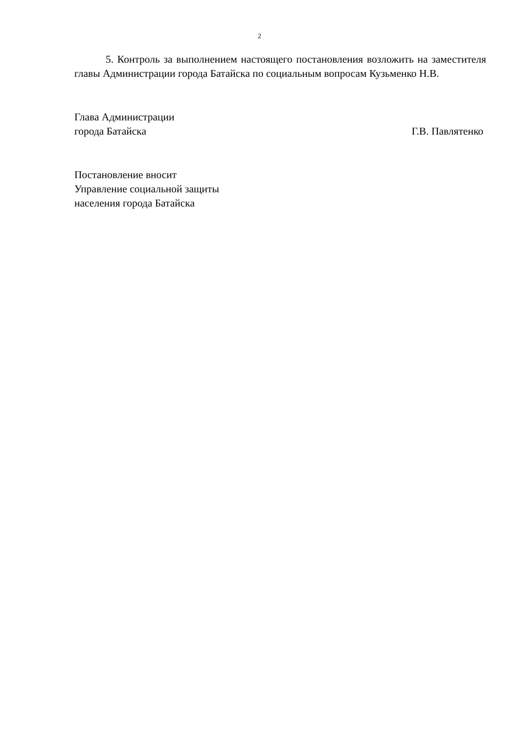2
5. Контроль за выполнением настоящего постановления возложить на заместителя главы Администрации города Батайска по социальным вопросам Кузьменко Н.В.
Глава Администрации
города Батайска
Г.В. Павлятенко
Постановление вносит
Управление социальной защиты
населения города Батайска